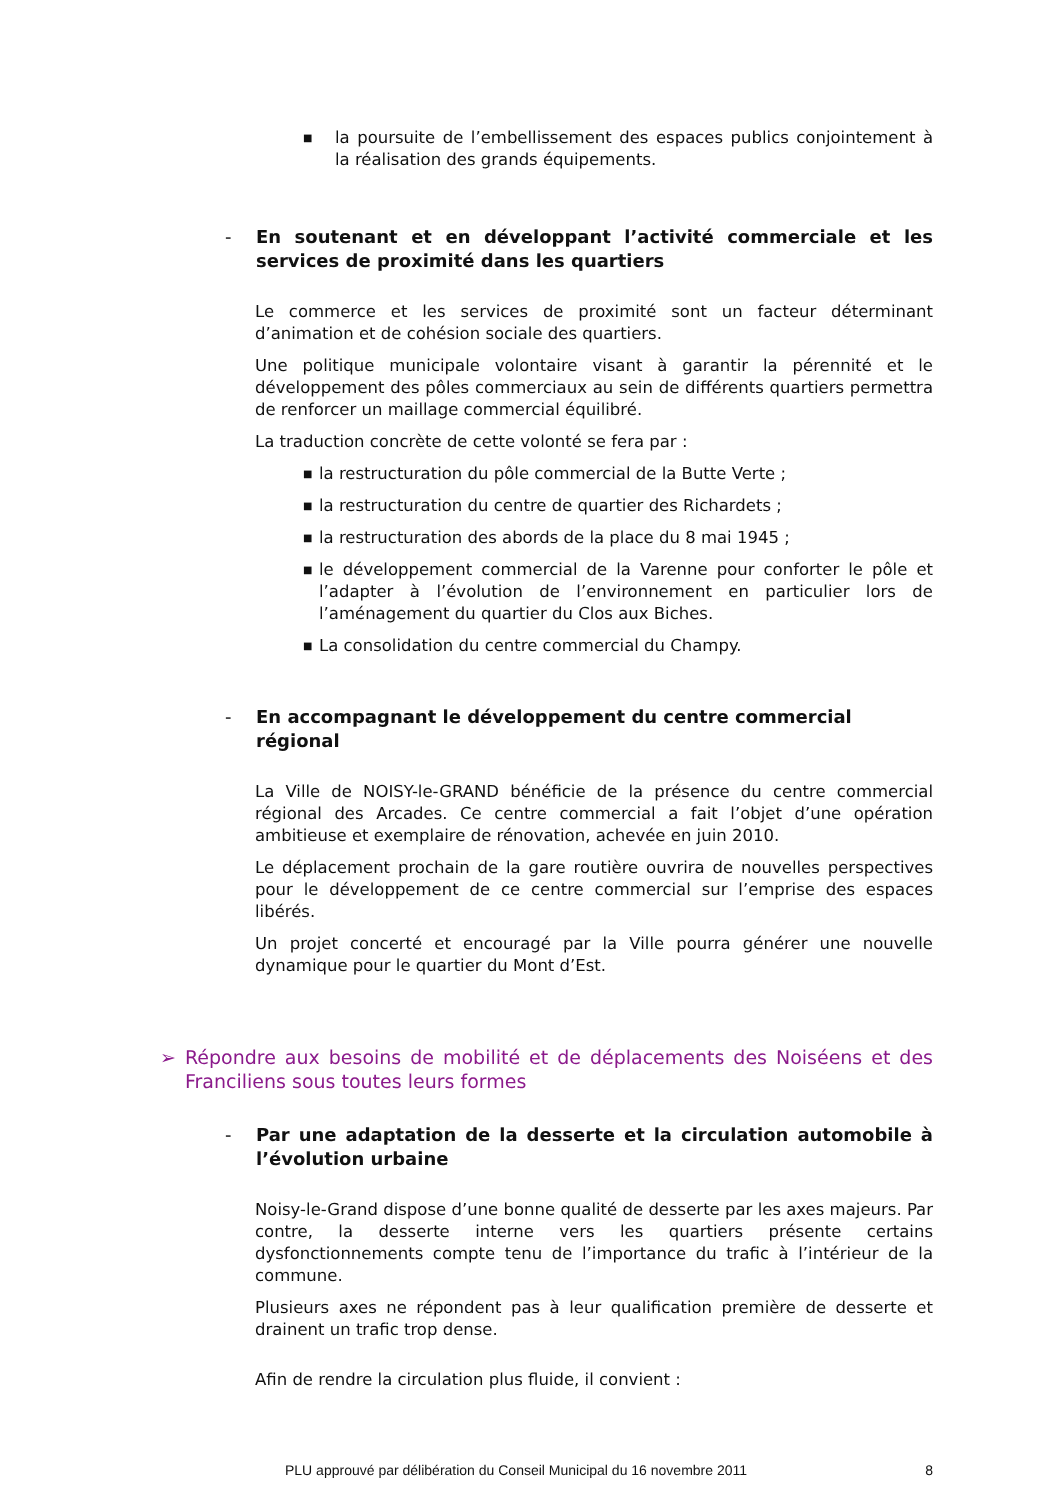■
la poursuite de l’embellissement des espaces publics conjointement à la réalisation des grands équipements.
- En soutenant et en développant l’activité commerciale et les services de proximité dans les quartiers
Le commerce et les services de proximité sont un facteur déterminant d’animation et de cohésion sociale des quartiers.
Une politique municipale volontaire visant à garantir la pérennité et le développement des pôles commerciaux au sein de différents quartiers permettra de renforcer un maillage commercial équilibré.
La traduction concrète de cette volonté se fera par :
■
la restructuration du pôle commercial de la Butte Verte ;
■
la restructuration du centre de quartier des Richardets ;
■
la restructuration des abords de la place du 8 mai 1945 ;
■
le développement commercial de la Varenne pour conforter le pôle et l’adapter à l’évolution de l’environnement en particulier lors de l’aménagement du quartier du Clos aux Biches.
■
La consolidation du centre commercial du Champy.
- En accompagnant le développement du centre commercial régional
La Ville de NOISY-le-GRAND bénéficie de la présence du centre commercial régional des Arcades. Ce centre commercial a fait l’objet d’une opération ambitieuse et exemplaire de rénovation, achevée en juin 2010.
Le déplacement prochain de la gare routière ouvrira de nouvelles perspectives pour le développement de ce centre commercial sur l’emprise des espaces libérés.
Un projet concerté et encouragé par la Ville pourra générer une nouvelle dynamique pour le quartier du Mont d’Est.
➢ Répondre aux besoins de mobilité et de déplacements des Noiséens et des Franciliens sous toutes leurs formes
- Par une adaptation de la desserte et la circulation automobile à l’évolution urbaine
Noisy-le-Grand dispose d’une bonne qualité de desserte par les axes majeurs. Par contre, la desserte interne vers les quartiers présente certains dysfonctionnements compte tenu de l’importance du trafic à l’intérieur de la commune.
Plusieurs axes ne répondent pas à leur qualification première de desserte et drainent un trafic trop dense.
Afin de rendre la circulation plus fluide, il convient :
PLU approuvé par délibération du Conseil Municipal du 16 novembre 2011 8